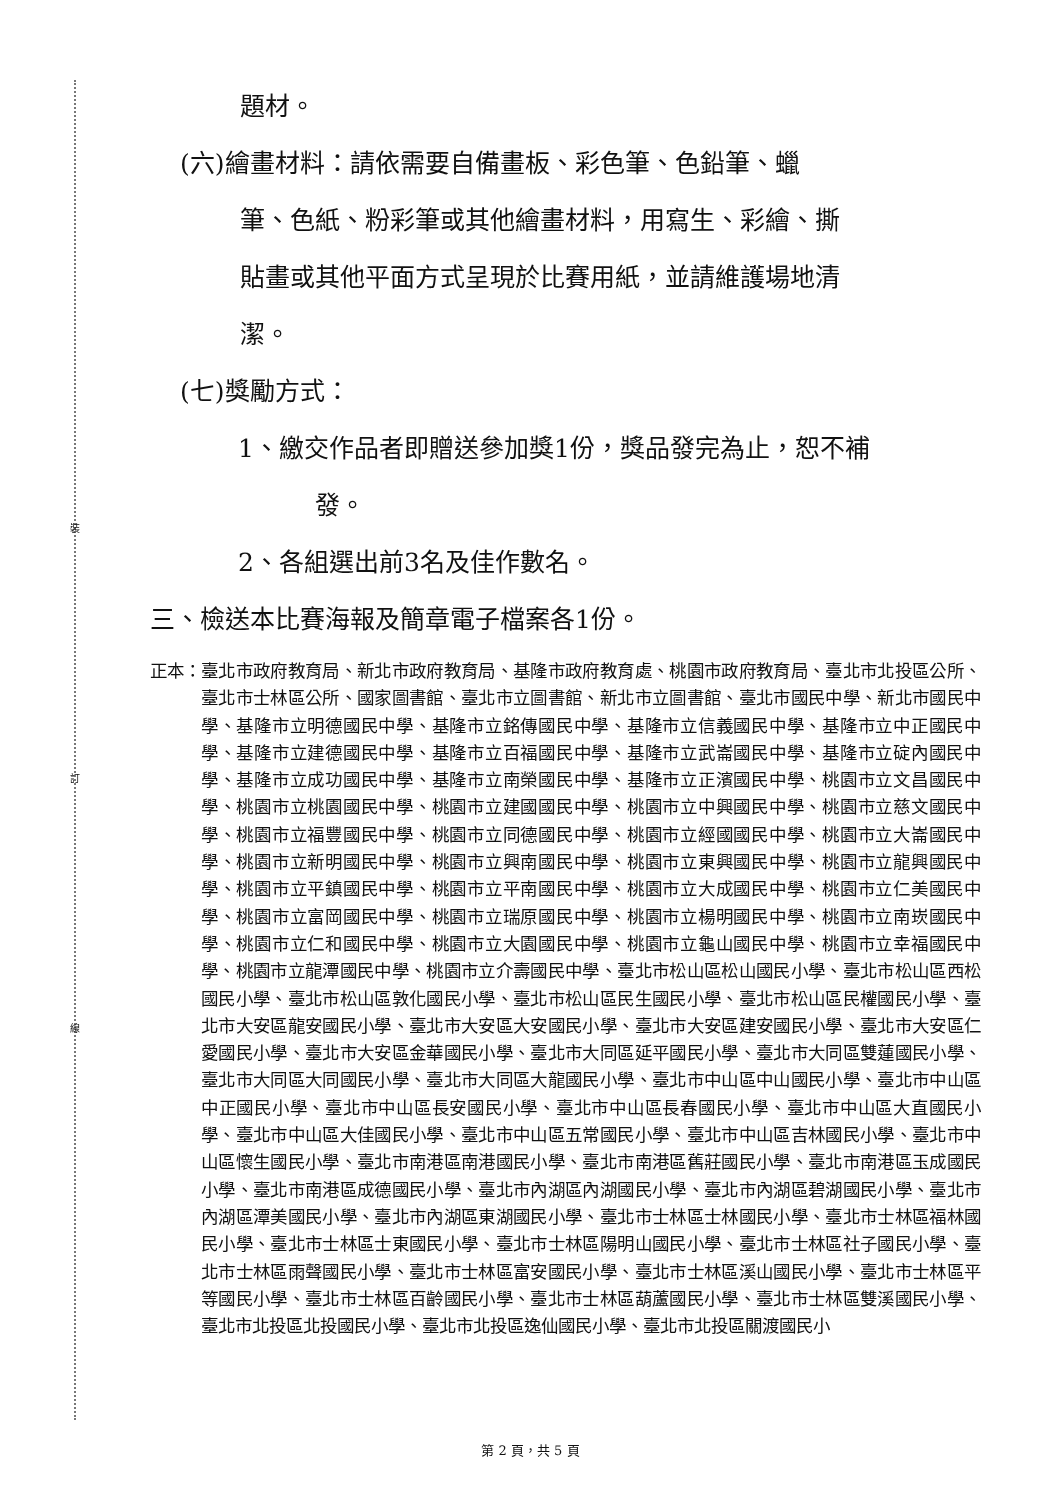裝
訂
線
題材。
(六)繪畫材料：請依需要自備畫板、彩色筆、色鉛筆、蠟
筆、色紙、粉彩筆或其他繪畫材料，用寫生、彩繪、撕
貼畫或其他平面方式呈現於比賽用紙，並請維護場地清
潔。
(七)獎勵方式：
1、繳交作品者即贈送參加獎1份，獎品發完為止，恕不補
發。
2、各組選出前3名及佳作數名。
三、檢送本比賽海報及簡章電子檔案各1份。
正本： 臺北市政府教育局、新北市政府教育局、基隆市政府教育處、桃園市政府教育局、臺北市北投區公所、臺北市士林區公所、國家圖書館、臺北市立圖書館、新北市立圖書館、臺北市國民中學、新北市國民中學、基隆市立明德國民中學、基隆市立銘傳國民中學、基隆市立信義國民中學、基隆市立中正國民中學、基隆市立建德國民中學、基隆市立百福國民中學、基隆市立武崙國民中學、基隆市立碇內國民中學、基隆市立成功國民中學、基隆市立南榮國民中學、基隆市立正濱國民中學、桃園市立文昌國民中學、桃園市立桃園國民中學、桃園市立建國國民中學、桃園市立中興國民中學、桃園市立慈文國民中學、桃園市立福豐國民中學、桃園市立同德國民中學、桃園市立經國國民中學、桃園市立大崙國民中學、桃園市立新明國民中學、桃園市立興南國民中學、桃園市立東興國民中學、桃園市立龍興國民中學、桃園市立平鎮國民中學、桃園市立平南國民中學、桃園市立大成國民中學、桃園市立仁美國民中學、桃園市立富岡國民中學、桃園市立瑞原國民中學、桃園市立楊明國民中學、桃園市立南崁國民中學、桃園市立仁和國民中學、桃園市立大園國民中學、桃園市立龜山國民中學、桃園市立幸福國民中學、桃園市立龍潭國民中學、桃園市立介壽國民中學、臺北市松山區松山國民小學、臺北市松山區西松國民小學、臺北市松山區敦化國民小學、臺北市松山區民生國民小學、臺北市松山區民權國民小學、臺北市大安區龍安國民小學、臺北市大安區大安國民小學、臺北市大安區建安國民小學、臺北市大安區仁愛國民小學、臺北市大安區金華國民小學、臺北市大同區延平國民小學、臺北市大同區雙蓮國民小學、臺北市大同區大同國民小學、臺北市大同區大龍國民小學、臺北市中山區中山國民小學、臺北市中山區中正國民小學、臺北市中山區長安國民小學、臺北市中山區長春國民小學、臺北市中山區大直國民小學、臺北市中山區大佳國民小學、臺北市中山區五常國民小學、臺北市中山區吉林國民小學、臺北市中山區懷生國民小學、臺北市南港區南港國民小學、臺北市南港區舊莊國民小學、臺北市南港區玉成國民小學、臺北市南港區成德國民小學、臺北市內湖區內湖國民小學、臺北市內湖區碧湖國民小學、臺北市內湖區潭美國民小學、臺北市內湖區東湖國民小學、臺北市士林區士林國民小學、臺北市士林區福林國民小學、臺北市士林區士東國民小學、臺北市士林區陽明山國民小學、臺北市士林區社子國民小學、臺北市士林區雨聲國民小學、臺北市士林區富安國民小學、臺北市士林區溪山國民小學、臺北市士林區平等國民小學、臺北市士林區百齡國民小學、臺北市士林區葫蘆國民小學、臺北市士林區雙溪國民小學、臺北市北投區北投國民小學、臺北市北投區逸仙國民小學、臺北市北投區關渡國民小
第 2 頁，共 5 頁